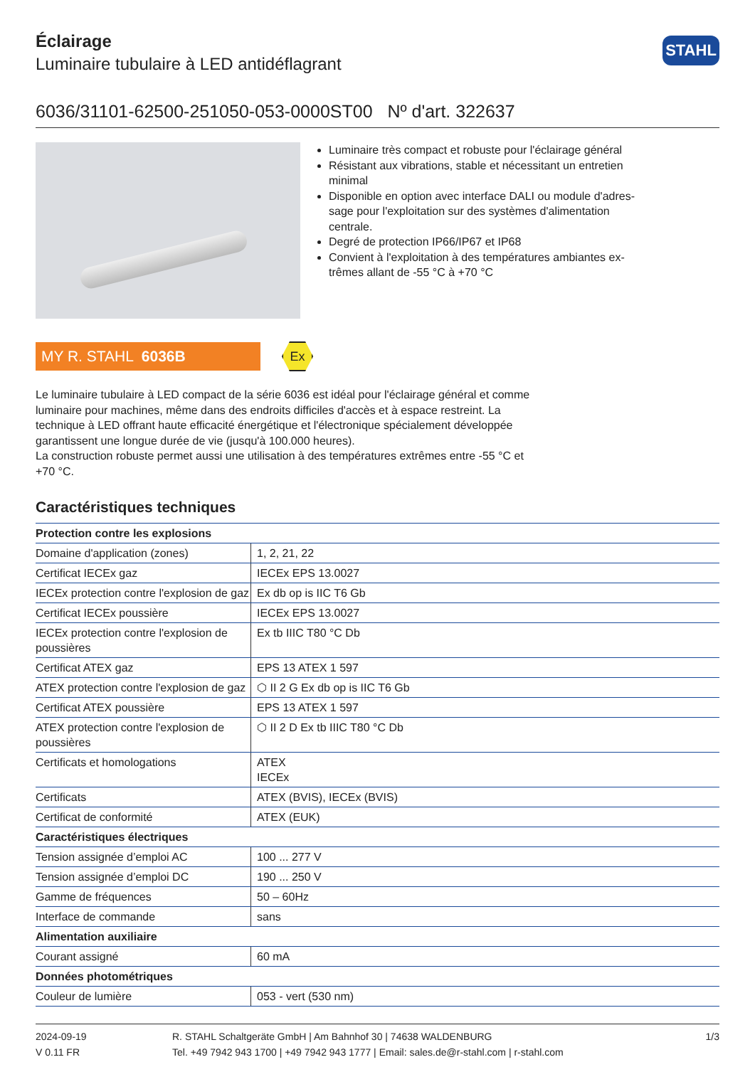Éclairage
Luminaire tubulaire à LED antidéflagrant
STAHL
6036/31101-62500-251050-053-0000ST00 Nº d'art. 322637
Luminaire très compact et robuste pour l'éclairage général
Résistant aux vibrations, stable et nécessitant un entretien minimal
Disponible en option avec interface DALI ou module d'adres-sage pour l'exploitation sur des systèmes d'alimentation centrale.
Degré de protection IP66/IP67 et IP68
Convient à l'exploitation à des températures ambiantes ex-trêmes allant de -55 °C à +70 °C
MY R. STAHL 6036B
Ex
Le luminaire tubulaire à LED compact de la série 6036 est idéal pour l'éclairage général et comme luminaire pour machines, même dans des endroits difficiles d'accès et à espace restreint. La technique à LED offrant haute efficacité énergétique et l'électronique spécialement développée garantissent une longue durée de vie (jusqu'à 100.000 heures).
La construction robuste permet aussi une utilisation à des températures extrêmes entre -55 °C et +70 °C.
Caractéristiques techniques
| Protection contre les explosions | |
| --- | --- |
| Domaine d'application (zones) | 1, 2, 21, 22 |
| Certificat IECEx gaz | IECEx EPS 13.0027 |
| IECEx protection contre l'explosion de gaz | Ex db op is IIC T6 Gb |
| Certificat IECEx poussière | IECEx EPS 13.0027 |
| IECEx protection contre l'explosion de poussières | Ex tb IIIC T80 °C Db |
| Certificat ATEX gaz | EPS 13 ATEX 1 597 |
| ATEX protection contre l'explosion de gaz | ⬡ II 2 G Ex db op is IIC T6 Gb |
| Certificat ATEX poussière | EPS 13 ATEX 1 597 |
| ATEX protection contre l'explosion de poussières | ⬡ II 2 D Ex tb IIIC T80 °C Db |
| Certificats et homologations | ATEX IECEx |
| Certificats | ATEX (BVIS), IECEx (BVIS) |
| Certificat de conformité | ATEX (EUK) |
| Caractéristiques électriques | |
| Tension assignée d’emploi AC | 100 ... 277 V |
| Tension assignée d’emploi DC | 190 ... 250 V |
| Gamme de fréquences | 50 – 60Hz |
| Interface de commande | sans |
| Alimentation auxiliaire | |
| Courant assigné | 60 mA |
| Données photométriques | |
| Couleur de lumière | 053 - vert (530 nm) |
2024-09-19
V 0.11 FR
R. STAHL Schaltgeräte GmbH | Am Bahnhof 30 | 74638 WALDENBURG
Tel. +49 7942 943 1700 | +49 7942 943 1777 | Email: sales.de@r-stahl.com | r-stahl.com
1/3